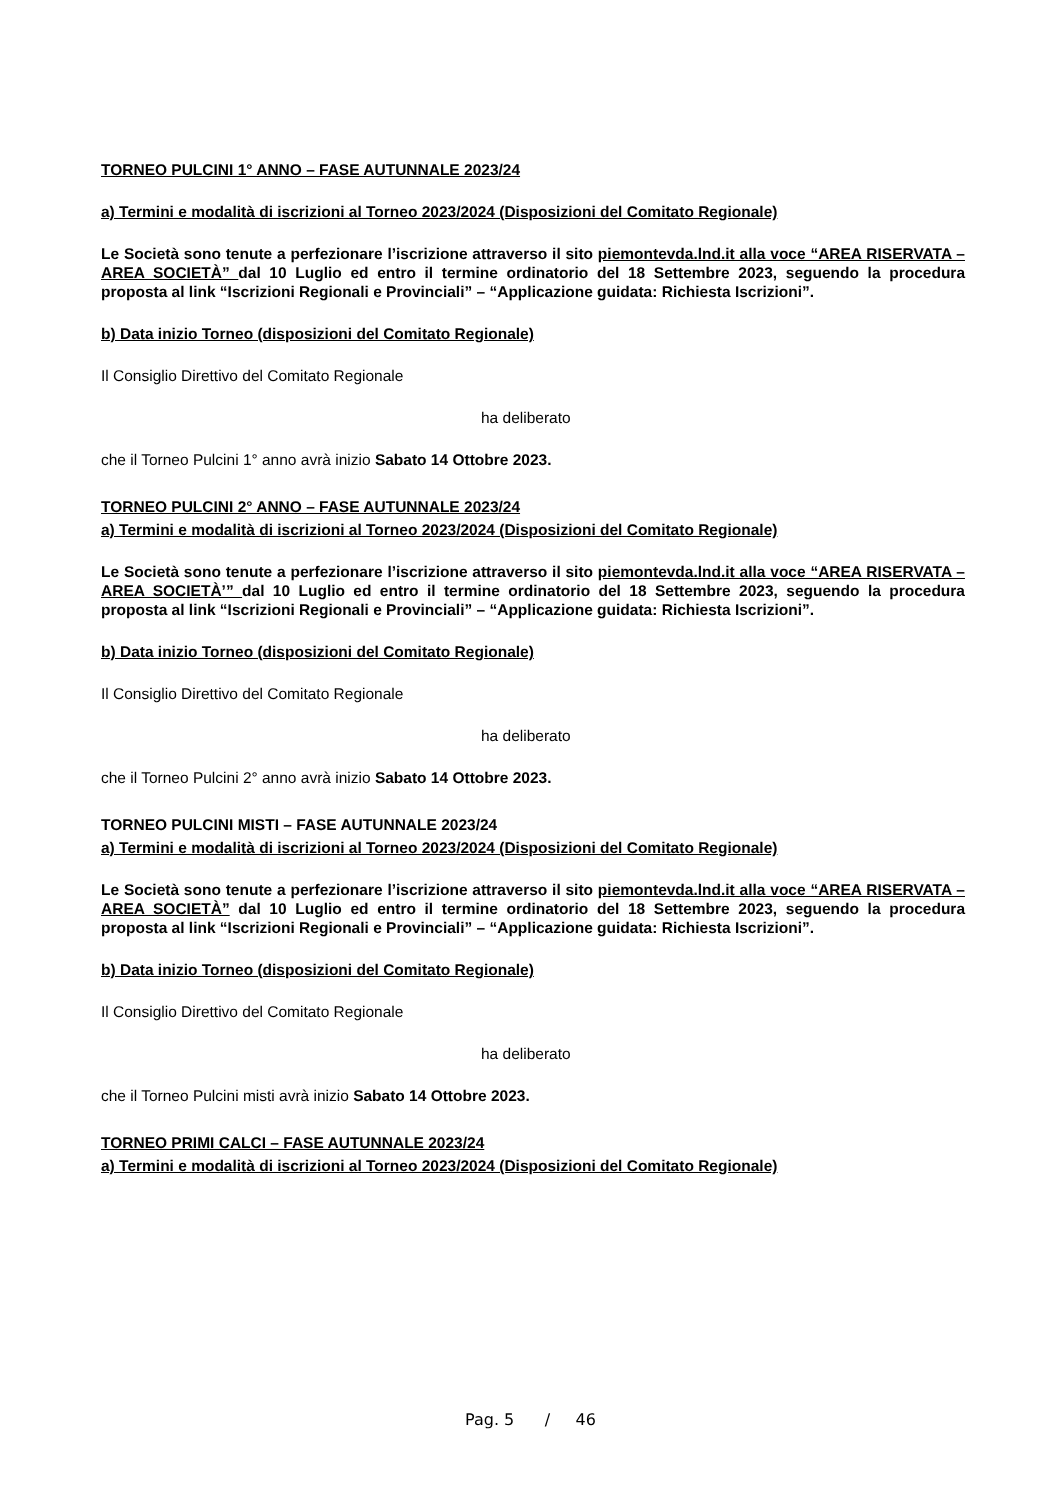TORNEO PULCINI 1° ANNO – FASE AUTUNNALE 2023/24
a) Termini e modalità di iscrizioni al Torneo 2023/2024 (Disposizioni del Comitato Regionale)
Le Società sono tenute a perfezionare l’iscrizione attraverso il sito piemontevda.lnd.it alla voce “AREA RISERVATA – AREA SOCIETÀ” dal 10 Luglio ed entro il termine ordinatorio del 18 Settembre 2023, seguendo la procedura proposta al link “Iscrizioni Regionali e Provinciali” – “Applicazione guidata: Richiesta Iscrizioni”.
b) Data inizio Torneo (disposizioni del Comitato Regionale)
Il Consiglio Direttivo del Comitato Regionale
ha deliberato
che il Torneo Pulcini 1° anno avrà inizio Sabato 14 Ottobre 2023.
TORNEO PULCINI 2° ANNO – FASE AUTUNNALE 2023/24
a) Termini e modalità di iscrizioni al Torneo 2023/2024 (Disposizioni del Comitato Regionale)
Le Società sono tenute a perfezionare l’iscrizione attraverso il sito piemontevda.lnd.it alla voce “AREA RISERVATA – AREA SOCIETÀ’” dal 10 Luglio ed entro il termine ordinatorio del 18 Settembre 2023, seguendo la procedura proposta al link “Iscrizioni Regionali e Provinciali” – “Applicazione guidata: Richiesta Iscrizioni”.
b) Data inizio Torneo (disposizioni del Comitato Regionale)
Il Consiglio Direttivo del Comitato Regionale
ha deliberato
che il Torneo Pulcini 2° anno avrà inizio Sabato 14 Ottobre 2023.
TORNEO PULCINI MISTI – FASE AUTUNNALE 2023/24
a) Termini e modalità di iscrizioni al Torneo 2023/2024 (Disposizioni del Comitato Regionale)
Le Società sono tenute a perfezionare l’iscrizione attraverso il sito piemontevda.lnd.it alla voce “AREA RISERVATA – AREA SOCIETÀ” dal 10 Luglio ed entro il termine ordinatorio del 18 Settembre 2023, seguendo la procedura proposta al link “Iscrizioni Regionali e Provinciali” – “Applicazione guidata: Richiesta Iscrizioni”.
b) Data inizio Torneo (disposizioni del Comitato Regionale)
Il Consiglio Direttivo del Comitato Regionale
ha deliberato
che il Torneo Pulcini misti avrà inizio Sabato 14 Ottobre 2023.
TORNEO PRIMI CALCI – FASE AUTUNNALE 2023/24
a) Termini e modalità di iscrizioni al Torneo 2023/2024 (Disposizioni del Comitato Regionale)
Pag. 5 / 46